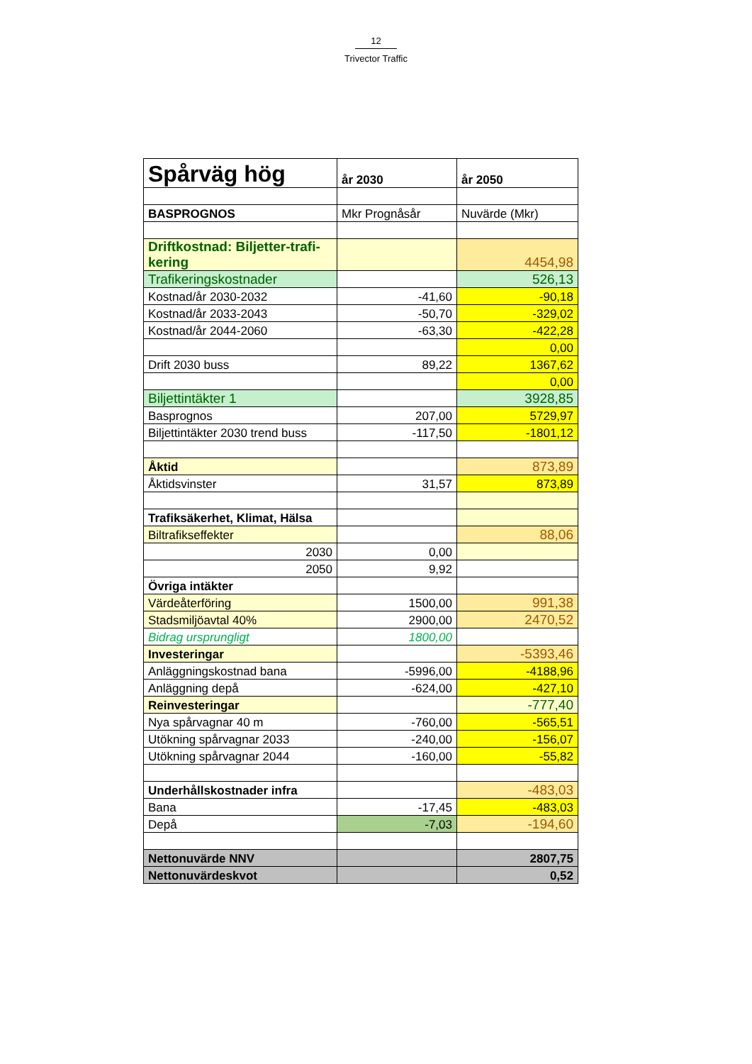12
Trivector Traffic
| Spårväg hög | år 2030 | år 2050 |
| BASPROGNOS | Mkr Prognåsår | Nuvärde (Mkr) |
| Driftkostnad: Biljetter-trafi-kering | | 4454,98 |
| Trafikeringskostnader | | 526,13 |
| Kostnad/år 2030-2032 | -41,60 | -90,18 |
| Kostnad/år 2033-2043 | -50,70 | -329,02 |
| Kostnad/år 2044-2060 | -63,30 | -422,28 |
| | | 0,00 |
| Drift 2030 buss | 89,22 | 1367,62 |
| | | 0,00 |
| Biljettintäkter 1 | | 3928,85 |
| Basprognos | 207,00 | 5729,97 |
| Biljettintäkter 2030 trend buss | -117,50 | -1801,12 |
| Åktid | | 873,89 |
| Åktidsvinster | 31,57 | 873,89 |
| Trafiksäkerhet, Klimat, Hälsa | | |
| Biltrafikseffekter | | 88,06 |
| 2030 | 0,00 | |
| 2050 | 9,92 | |
| Övriga intäkter | | |
| Värdeåterföring | 1500,00 | 991,38 |
| Stadsmiljöavtal 40% | 2900,00 | 2470,52 |
| Bidrag ursprungligt | 1800,00 | |
| Investeringar | | -5393,46 |
| Anläggningskostnad bana | -5996,00 | -4188,96 |
| Anläggning depå | -624,00 | -427,10 |
| Reinvesteringar | | -777,40 |
| Nya spårvagnar 40 m | -760,00 | -565,51 |
| Utökning spårvagnar 2033 | -240,00 | -156,07 |
| Utökning spårvagnar 2044 | -160,00 | -55,82 |
| Underhållskostnader infra | | -483,03 |
| Bana | -17,45 | -483,03 |
| Depå | -7,03 | -194,60 |
| Nettonuvärde NNV | | 2807,75 |
| Nettonuvärdeskvot | | 0,52 |